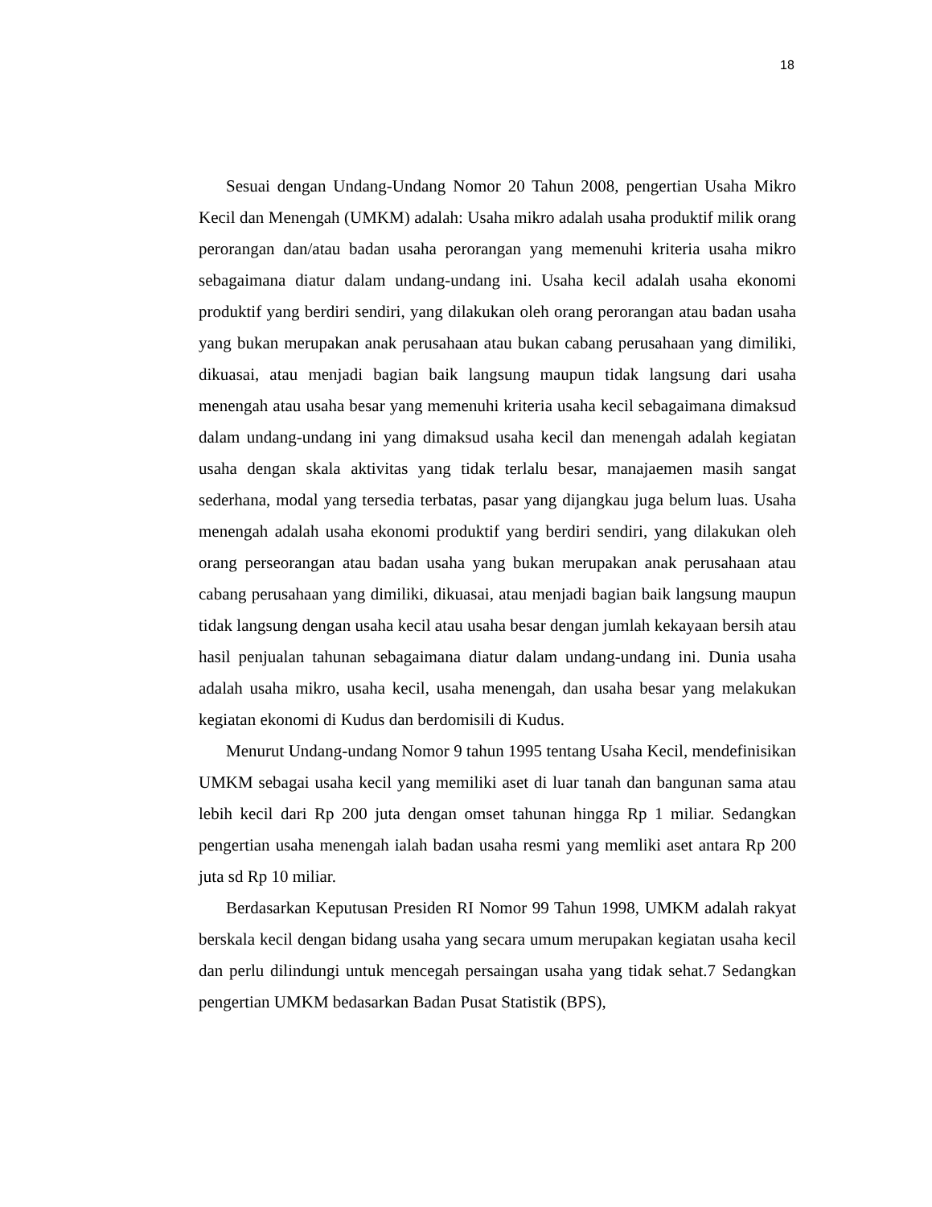18
Sesuai dengan Undang-Undang Nomor 20 Tahun 2008, pengertian Usaha Mikro Kecil dan Menengah (UMKM) adalah: Usaha mikro adalah usaha produktif milik orang perorangan dan/atau badan usaha perorangan yang memenuhi kriteria usaha mikro sebagaimana diatur dalam undang-undang ini. Usaha kecil adalah usaha ekonomi produktif yang berdiri sendiri, yang dilakukan oleh orang perorangan atau badan usaha yang bukan merupakan anak perusahaan atau bukan cabang perusahaan yang dimiliki, dikuasai, atau menjadi bagian baik langsung maupun tidak langsung dari usaha menengah atau usaha besar yang memenuhi kriteria usaha kecil sebagaimana dimaksud dalam undang-undang ini yang dimaksud usaha kecil dan menengah adalah kegiatan usaha dengan skala aktivitas yang tidak terlalu besar, manajaemen masih sangat sederhana, modal yang tersedia terbatas, pasar yang dijangkau juga belum luas. Usaha menengah adalah usaha ekonomi produktif yang berdiri sendiri, yang dilakukan oleh orang perseorangan atau badan usaha yang bukan merupakan anak perusahaan atau cabang perusahaan yang dimiliki, dikuasai, atau menjadi bagian baik langsung maupun tidak langsung dengan usaha kecil atau usaha besar dengan jumlah kekayaan bersih atau hasil penjualan tahunan sebagaimana diatur dalam undang-undang ini. Dunia usaha adalah usaha mikro, usaha kecil, usaha menengah, dan usaha besar yang melakukan kegiatan ekonomi di Kudus dan berdomisili di Kudus.
Menurut Undang-undang Nomor 9 tahun 1995 tentang Usaha Kecil, mendefinisikan UMKM sebagai usaha kecil yang memiliki aset di luar tanah dan bangunan sama atau lebih kecil dari Rp 200 juta dengan omset tahunan hingga Rp 1 miliar. Sedangkan pengertian usaha menengah ialah badan usaha resmi yang memliki aset antara Rp 200 juta sd Rp 10 miliar.
Berdasarkan Keputusan Presiden RI Nomor 99 Tahun 1998, UMKM adalah rakyat berskala kecil dengan bidang usaha yang secara umum merupakan kegiatan usaha kecil dan perlu dilindungi untuk mencegah persaingan usaha yang tidak sehat.7 Sedangkan pengertian UMKM bedasarkan Badan Pusat Statistik (BPS),